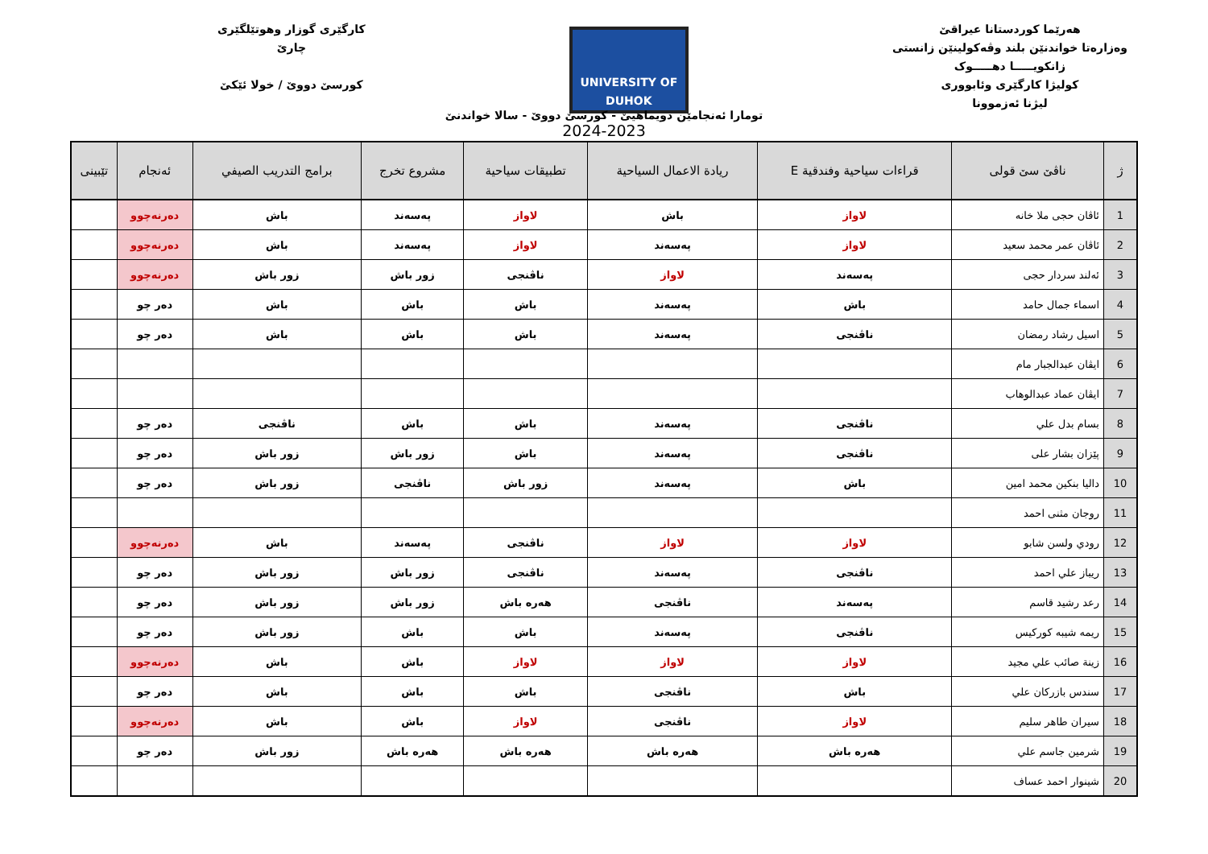هەرێما کوردستانا عیراقێ
وەزارەتا خواندنێن بلند وڤەکولینێن زانستی
زانکویـــــا دهـــــوک
کولیژا کارگێری وئابووری
لیژنا ئەزموونا
UNIVERSITY OF DUHOK
کارگێری گوزار وهوتێلگێری
چارێ
کورسێ دووێ / خولا ئێکێ
تومارا ئەنجامێن دویماهیێ - کورسێ دووێ - سالا خواندنێ
2024-2023
| ژ | ناڤێ سێ قولی | قراءات سياحية وفندقية E | ريادة الاعمال السياحية | تطبيقات سياحية | مشروع تخرج | برامج التدريب الصيفي | ئەنجام | تێبینی |
| --- | --- | --- | --- | --- | --- | --- | --- | --- |
| 1 | ئاڤان حجی ملا خانه | لاواز | باش | لاواز | پەسەند | باش | دەرنەچوو | |
| 2 | ئاڤان عمر محمد سعيد | لاواز | پەسەند | لاواز | پەسەند | باش | دەرنەچوو | |
| 3 | ئەلند سردار حجی | پەسەند | لاواز | ناڤنجی | زور باش | زور باش | دەرنەچوو | |
| 4 | اسماء جمال حامد | باش | پەسەند | باش | باش | باش | دەر چو | |
| 5 | اسيل رشاد رمضان | ناڤنجی | پەسەند | باش | باش | باش | دەر چو | |
| 6 | ایڤان عبدالجبار مام | | | | | | | |
| 7 | ایڤان عماد عبدالوهاب | | | | | | | |
| 8 | بسام بدل علي | ناڤنجی | پەسەند | باش | باش | ناڤنجی | دەر چو | |
| 9 | پێزان بشار علی | ناڤنجی | پەسەند | باش | زور باش | زور باش | دەر چو | |
| 10 | داليا بنكين محمد امين | باش | پەسەند | زور باش | ناڤنجی | زور باش | دەر چو | |
| 11 | روجان مثنى احمد | | | | | | | |
| 12 | رودي ولسن شابو | لاواز | لاواز | ناڤنجی | پەسەند | باش | دەرنەچوو | |
| 13 | ريباز علي احمد | ناڤنجی | پەسەند | ناڤنجی | زور باش | زور باش | دەر چو | |
| 14 | رعد رشيد قاسم | پەسەند | ناڤنجی | هەرە باش | زور باش | زور باش | دەر چو | |
| 15 | ريمه شيبه كوركيس | ناڤنجی | پەسەند | باش | باش | زور باش | دەر چو | |
| 16 | زينة صائب علي مجيد | لاواز | لاواز | لاواز | باش | باش | دەرنەچوو | |
| 17 | سندس بازركان علي | باش | ناڤنجی | باش | باش | باش | دەر چو | |
| 18 | سيران طاهر سليم | لاواز | ناڤنجی | لاواز | باش | باش | دەرنەچوو | |
| 19 | شرمين جاسم علي | هەرە باش | هەرە باش | هەرە باش | هەرە باش | زور باش | دەر چو | |
| 20 | شينوار احمد عساف | | | | | | | |